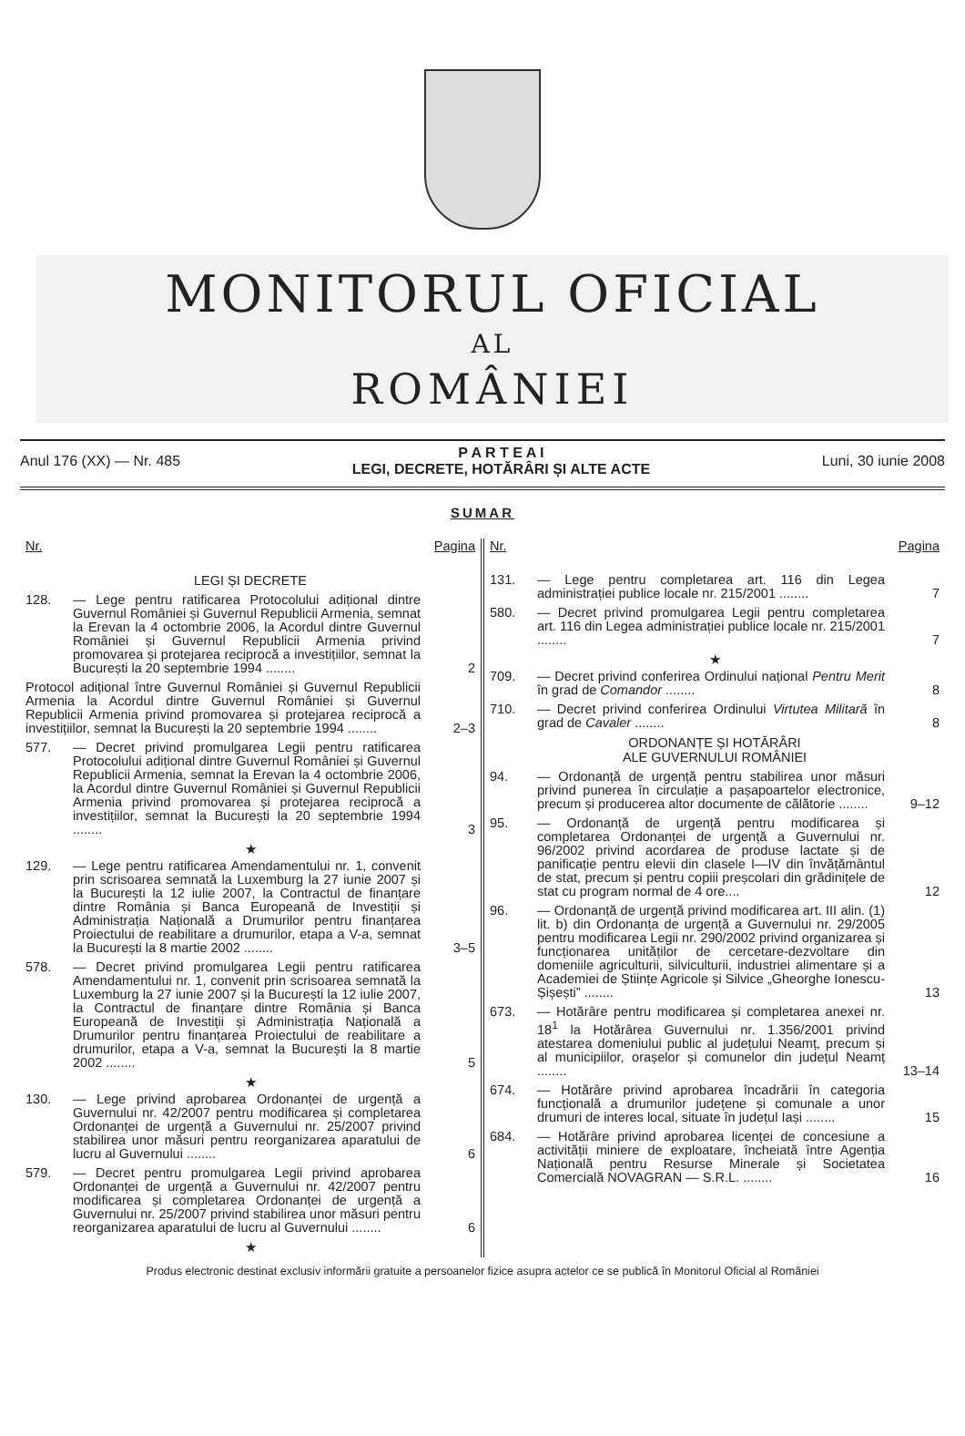MONITORUL OFICIAL
AL
ROMÂNIEI
Anul 176 (XX) — Nr. 485
P A R T E A I
LEGI, DECRETE, HOTĂRÂRI ȘI ALTE ACTE
Luni, 30 iunie 2008
SUMAR
Nr. Pagina
LEGI ȘI DECRETE
128. — Lege pentru ratificarea Protocolului adițional dintre Guvernul României și Guvernul Republicii Armenia, semnat la Erevan la 4 octombrie 2006, la Acordul dintre Guvernul României și Guvernul Republicii Armenia privind promovarea și protejarea reciprocă a investițiilor, semnat la București la 20 septembrie 1994 ........
2
Protocol adițional între Guvernul României și Guvernul Republicii Armenia la Acordul dintre Guvernul României și Guvernul Republicii Armenia privind promovarea și protejarea reciprocă a investițiilor, semnat la București la 20 septembrie 1994 ........
2–3
577. — Decret privind promulgarea Legii pentru ratificarea Protocolului adițional dintre Guvernul României și Guvernul Republicii Armenia, semnat la Erevan la 4 octombrie 2006, la Acordul dintre Guvernul României și Guvernul Republicii Armenia privind promovarea și protejarea reciprocă a investițiilor, semnat la București la 20 septembrie 1994 ........
3
★
129. — Lege pentru ratificarea Amendamentului nr. 1, convenit prin scrisoarea semnată la Luxemburg la 27 iunie 2007 și la București la 12 iulie 2007, la Contractul de finanțare dintre România și Banca Europeană de Investiții și Administrația Națională a Drumurilor pentru finanțarea Proiectului de reabilitare a drumurilor, etapa a V-a, semnat la București la 8 martie 2002 ........
3–5
578. — Decret privind promulgarea Legii pentru ratificarea Amendamentului nr. 1, convenit prin scrisoarea semnată la Luxemburg la 27 iunie 2007 și la București la 12 iulie 2007, la Contractul de finanțare dintre România și Banca Europeană de Investiții și Administrația Națională a Drumurilor pentru finanțarea Proiectului de reabilitare a drumurilor, etapa a V-a, semnat la București la 8 martie 2002 ........
5
★
130. — Lege privind aprobarea Ordonanței de urgență a Guvernului nr. 42/2007 pentru modificarea și completarea Ordonanței de urgență a Guvernului nr. 25/2007 privind stabilirea unor măsuri pentru reorganizarea aparatului de lucru al Guvernului ........
6
579. — Decret pentru promulgarea Legii privind aprobarea Ordonanței de urgență a Guvernului nr. 42/2007 pentru modificarea și completarea Ordonanței de urgență a Guvernului nr. 25/2007 privind stabilirea unor măsuri pentru reorganizarea aparatului de lucru al Guvernului ........
6
★
Nr. Pagina
131. — Lege pentru completarea art. 116 din Legea administrației publice locale nr. 215/2001 ........
7
580. — Decret privind promulgarea Legii pentru completarea art. 116 din Legea administrației publice locale nr. 215/2001 ........
7
★
709. — Decret privind conferirea Ordinului național Pentru Merit în grad de Comandor ........
8
710. — Decret privind conferirea Ordinului Virtutea Militară în grad de Cavaler ........
8
ORDONANȚE ȘI HOTĂRÂRI
ALE GUVERNULUI ROMÂNIEI
94. — Ordonanță de urgență pentru stabilirea unor măsuri privind punerea în circulație a pașapoartelor electronice, precum și producerea altor documente de călătorie ........
9–12
95. — Ordonanță de urgență pentru modificarea și completarea Ordonanței de urgență a Guvernului nr. 96/2002 privind acordarea de produse lactate și de panificație pentru elevii din clasele I—IV din învățământul de stat, precum și pentru copiii preșcolari din grădinițele de stat cu program normal de 4 ore....
12
96. — Ordonanță de urgență privind modificarea art. III alin. (1) lit. b) din Ordonanța de urgență a Guvernului nr. 29/2005 pentru modificarea Legii nr. 290/2002 privind organizarea și funcționarea unităților de cercetare-dezvoltare din domeniile agriculturii, silviculturii, industriei alimentare și a Academiei de Științe Agricole și Silvice „Gheorghe Ionescu-Șișești” ........
13
673. — Hotărâre pentru modificarea și completarea anexei nr. 18<sup>1</sup> la Hotărârea Guvernului nr. 1.356/2001 privind atestarea domeniului public al județului Neamț, precum și al municipiilor, orașelor și comunelor din județul Neamț ........
13–14
674. — Hotărâre privind aprobarea încadrării în categoria funcțională a drumurilor județene și comunale a unor drumuri de interes local, situate în județul Iași ........
15
684. — Hotărâre privind aprobarea licenței de concesiune a activității miniere de exploatare, încheiată între Agenția Națională pentru Resurse Minerale și Societatea Comercială NOVAGRAN — S.R.L. ........
16
Produs electronic destinat exclusiv informării gratuite a persoanelor fizice asupra actelor ce se publică în Monitorul Oficial al României